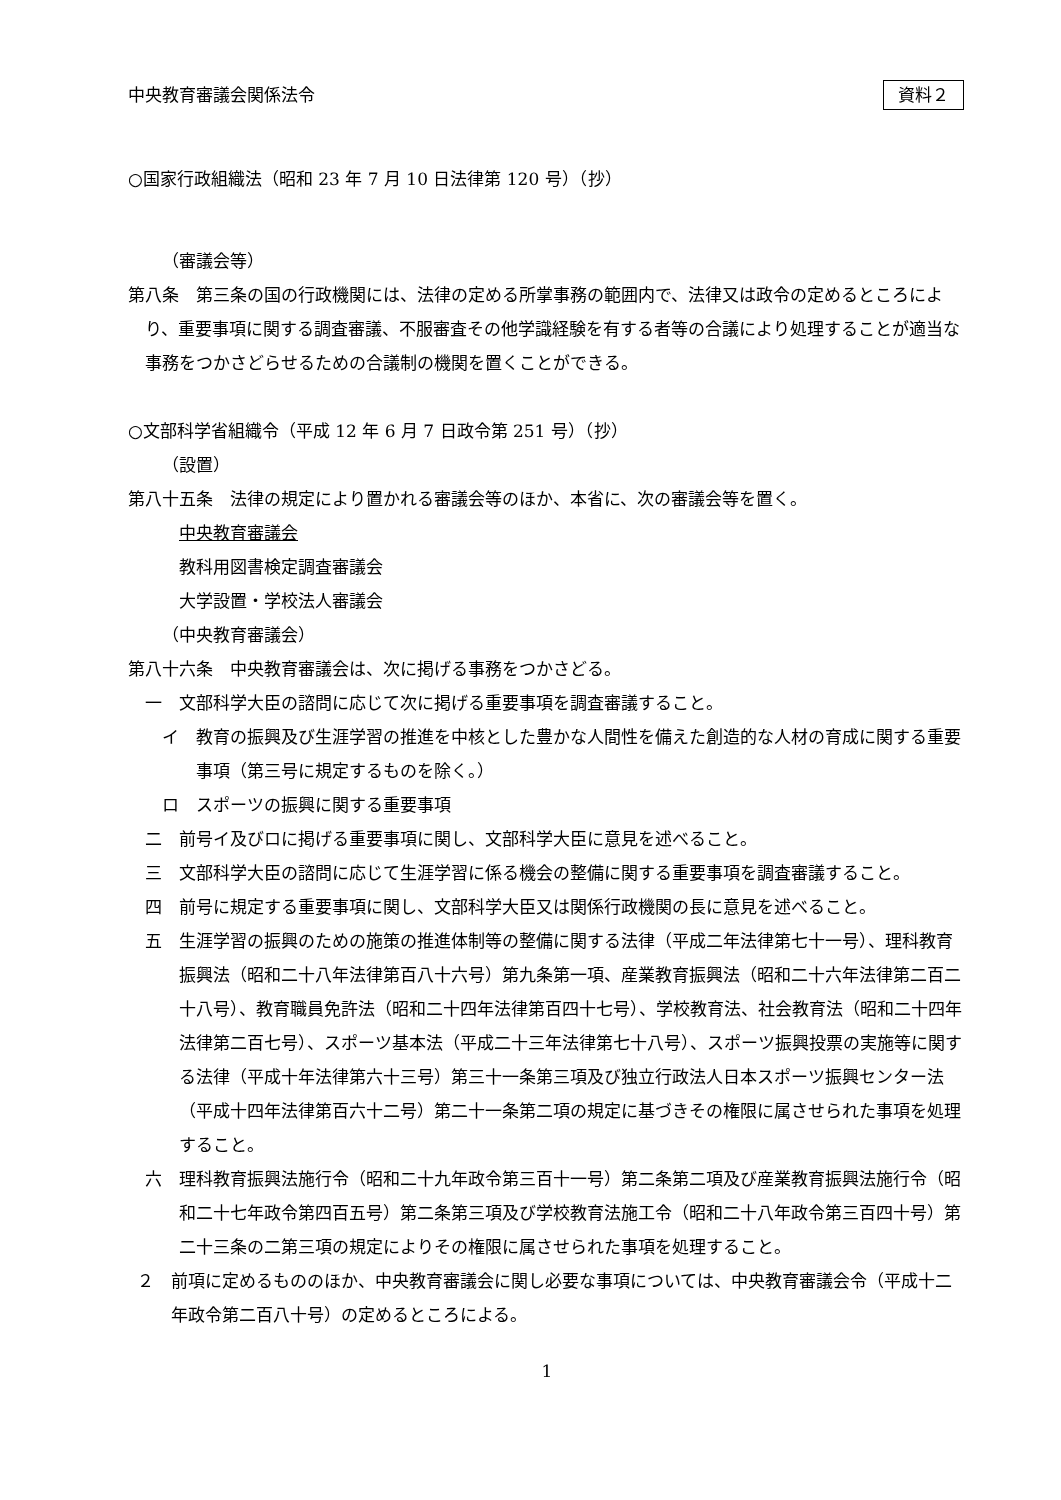中央教育審議会関係法令 資料２
○国家行政組織法（昭和 23 年 7 月 10 日法律第 120 号）（抄）
（審議会等）
第八条　第三条の国の行政機関には、法律の定める所掌事務の範囲内で、法律又は政令の定めるところにより、重要事項に関する調査審議、不服審査その他学識経験を有する者等の合議により処理することが適当な事務をつかさどらせるための合議制の機関を置くことができる。
○文部科学省組織令（平成 12 年 6 月 7 日政令第 251 号）（抄）
（設置）
第八十五条　法律の規定により置かれる審議会等のほか、本省に、次の審議会等を置く。
中央教育審議会
教科用図書検定調査審議会
大学設置・学校法人審議会
（中央教育審議会）
第八十六条　中央教育審議会は、次に掲げる事務をつかさどる。
一　文部科学大臣の諮問に応じて次に掲げる重要事項を調査審議すること。
イ　教育の振興及び生涯学習の推進を中核とした豊かな人間性を備えた創造的な人材の育成に関する重要事項（第三号に規定するものを除く。）
ロ　スポーツの振興に関する重要事項
二　前号イ及びロに掲げる重要事項に関し、文部科学大臣に意見を述べること。
三　文部科学大臣の諮問に応じて生涯学習に係る機会の整備に関する重要事項を調査審議すること。
四　前号に規定する重要事項に関し、文部科学大臣又は関係行政機関の長に意見を述べること。
五　生涯学習の振興のための施策の推進体制等の整備に関する法律（平成二年法律第七十一号）、理科教育振興法（昭和二十八年法律第百八十六号）第九条第一項、産業教育振興法（昭和二十六年法律第二百二十八号）、教育職員免許法（昭和二十四年法律第百四十七号）、学校教育法、社会教育法（昭和二十四年法律第二百七号）、スポーツ基本法（平成二十三年法律第七十八号）、スポーツ振興投票の実施等に関する法律（平成十年法律第六十三号）第三十一条第三項及び独立行政法人日本スポーツ振興センター法（平成十四年法律第百六十二号）第二十一条第二項の規定に基づきその権限に属させられた事項を処理すること。
六　理科教育振興法施行令（昭和二十九年政令第三百十一号）第二条第二項及び産業教育振興法施行令（昭和二十七年政令第四百五号）第二条第三項及び学校教育法施工令（昭和二十八年政令第三百四十号）第二十三条の二第三項の規定によりその権限に属させられた事項を処理すること。
２　前項に定めるもののほか、中央教育審議会に関し必要な事項については、中央教育審議会令（平成十二年政令第二百八十号）の定めるところによる。
1